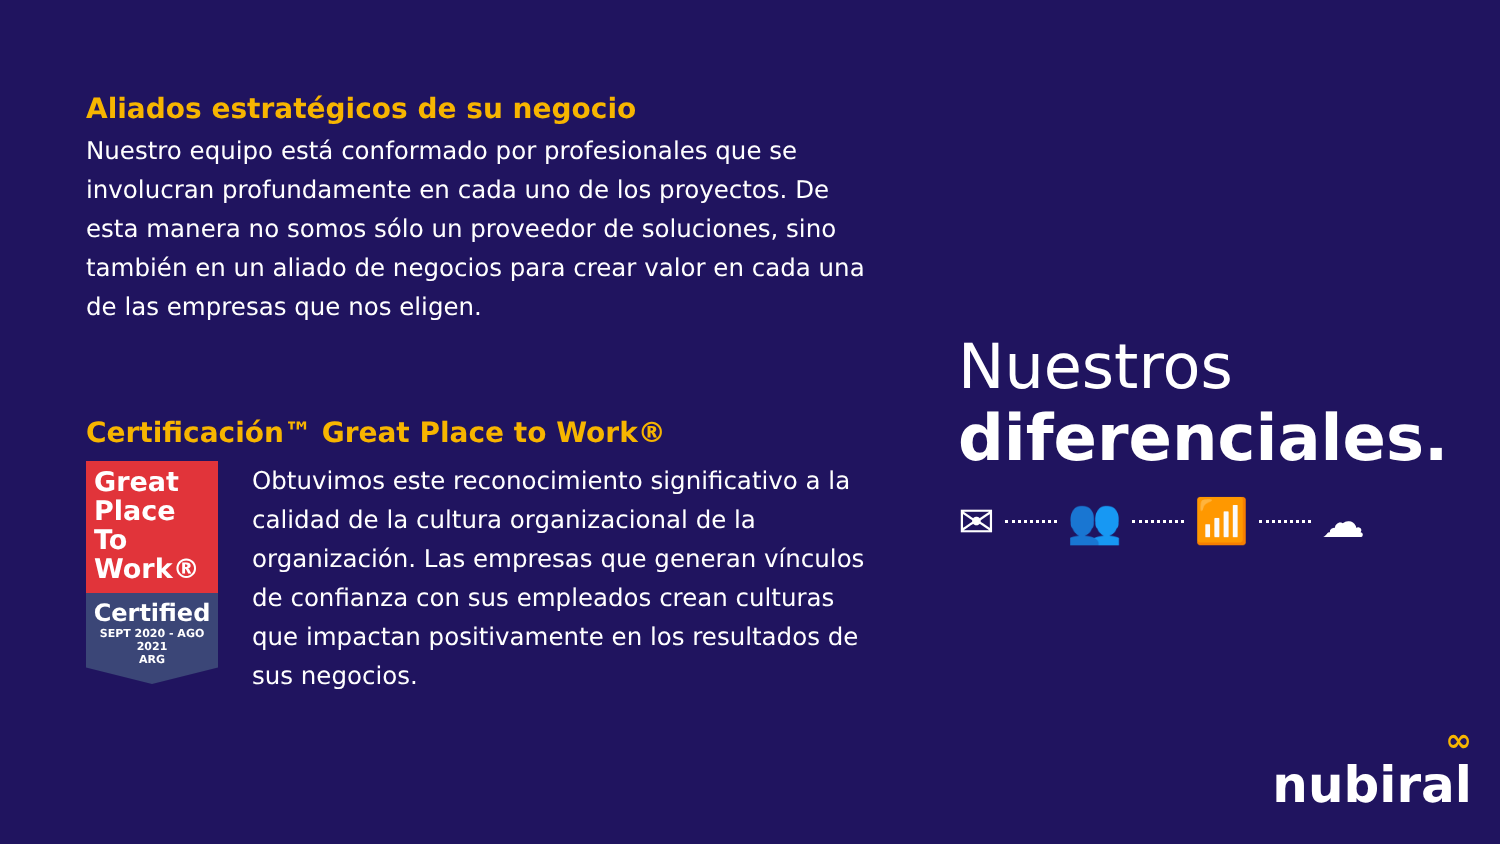Aliados estratégicos de su negocio
Nuestro equipo está conformado por profesionales que se involucran profundamente en cada uno de los proyectos. De esta manera no somos sólo un proveedor de soluciones, sino también en un aliado de negocios para crear valor en cada una de las empresas que nos eligen.
Certificación™ Great Place to Work®
Great Place To Work®
Certified
SEPT 2020 - AGO 2021
ARG
Obtuvimos este reconocimiento significativo a la calidad de la cultura organizacional de la organización. Las empresas que generan vínculos de confianza con sus empleados crean culturas que impactan positivamente en los resultados de sus negocios.
Nuestros
diferenciales.
✉ 👥 📶 ☁
∞
nubiral